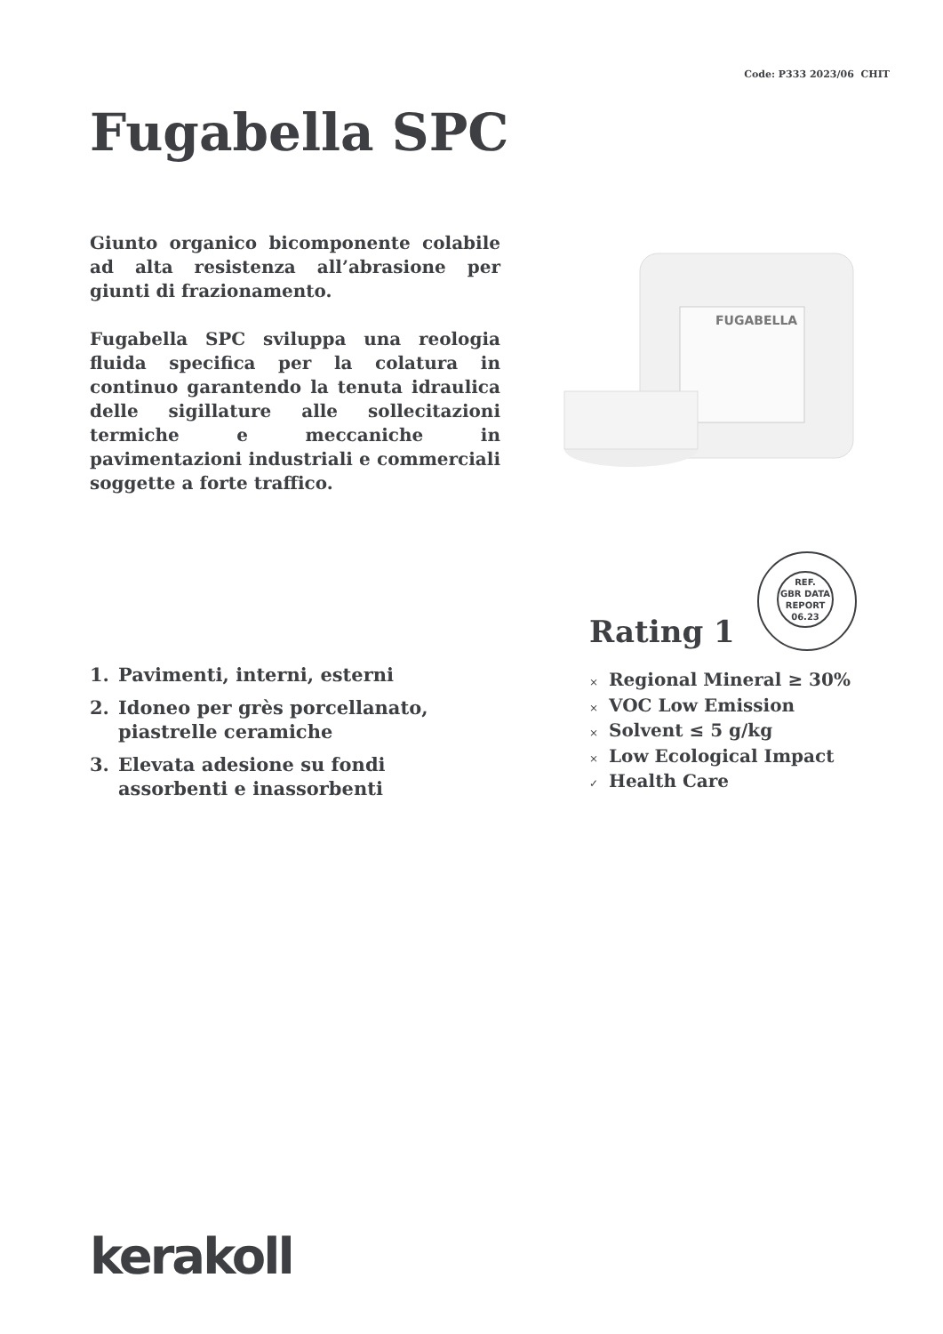Code: P333 2023/06 CHIT
Fugabella SPC
Giunto organico bicomponente colabile ad alta resistenza all’abrasione per giunti di frazionamento.
Fugabella SPC sviluppa una reologia fluida specifica per la colatura in continuo garantendo la tenuta idraulica delle sigillature alle sollecitazioni termiche e meccaniche in pavimentazioni industriali e commerciali soggette a forte traffico.
FUGABELLA
1. Pavimenti, interni, esterni
2. Idoneo per grès porcellanato, piastrelle ceramiche
3. Elevata adesione su fondi assorbenti e inassorbenti
REF.
GBR DATA
REPORT
06.23
Rating 1
× Regional Mineral ≥ 30%
× VOC Low Emission
× Solvent ≤ 5 g/kg
× Low Ecological Impact
✓ Health Care
kerakoll